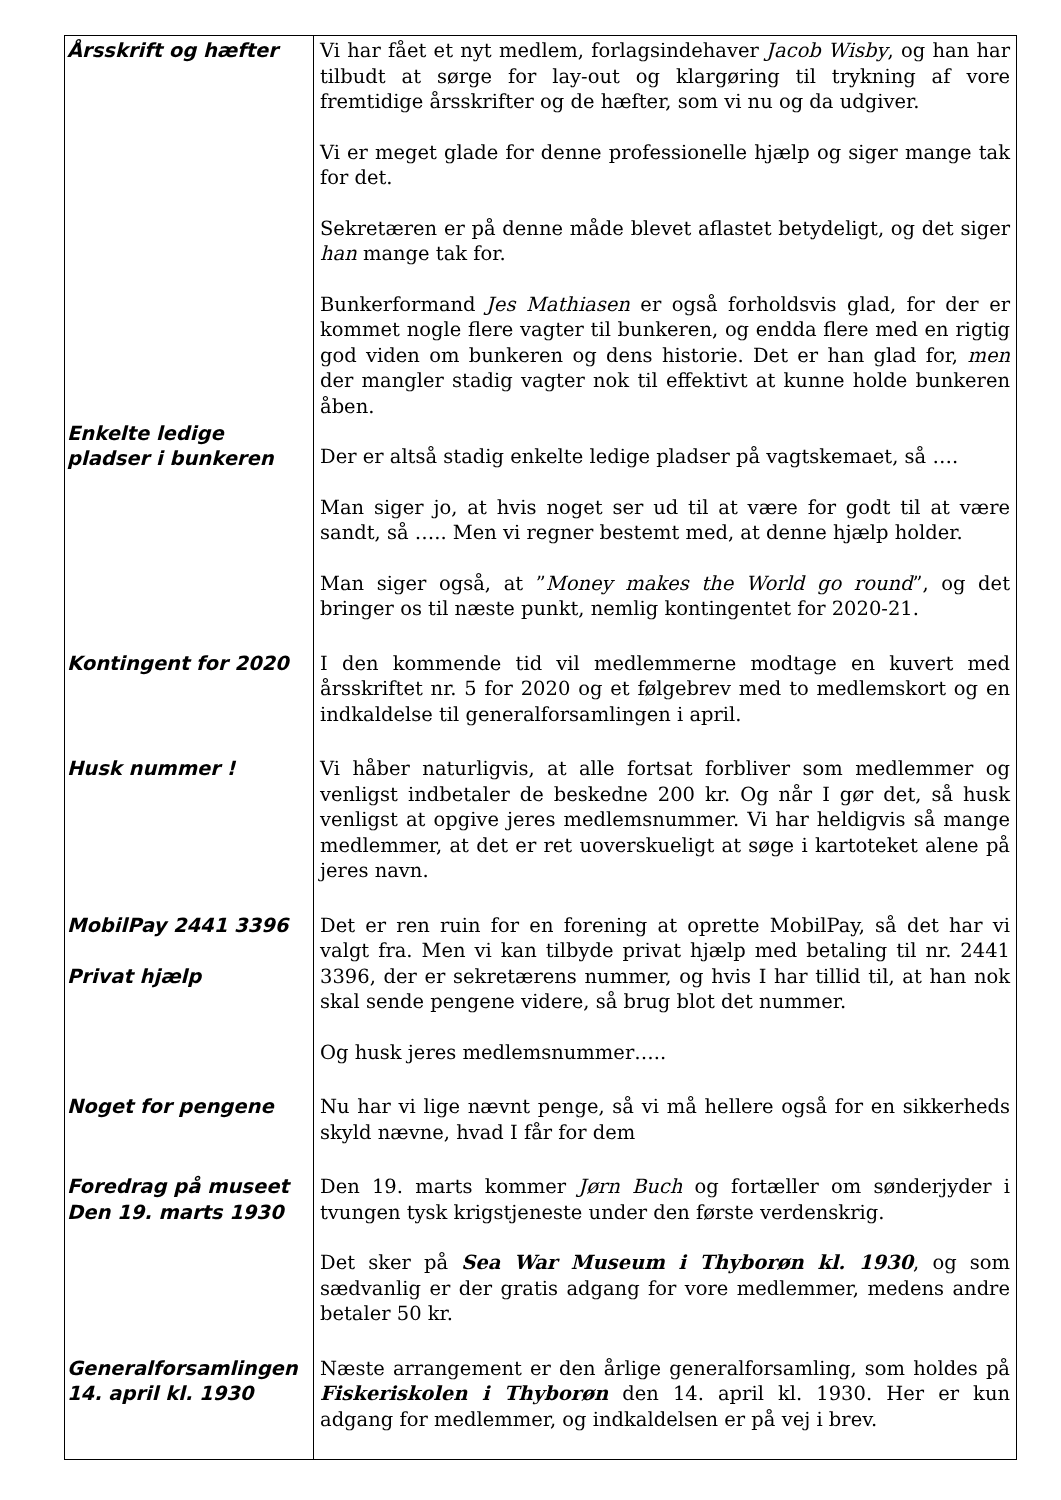| Årsskrift og hæfter Enkelte ledige pladser i bunkeren | Vi har fået et nyt medlem, forlagsindehaver Jacob Wisby , og han har tilbudt at sørge for lay-out og klargøring til trykning af vore fremtidige årsskrifter og de hæfter, som vi nu og da udgiver. Vi er meget glade for denne professionelle hjælp og siger mange tak for det. Sekretæren er på denne måde blevet aflastet betydeligt, og det siger han mange tak for. Bunkerformand Jes Mathiasen er også forholdsvis glad, for der er kommet nogle flere vagter til bunkeren, og endda flere med en rigtig god viden om bunkeren og dens historie. Det er han glad for, men der mangler stadig vagter nok til effektivt at kunne holde bunkeren åben. Der er altså stadig enkelte ledige pladser på vagtskemaet, så …. Man siger jo, at hvis noget ser ud til at være for godt til at være sandt, så ….. Men vi regner bestemt med, at denne hjælp holder. Man siger også, at ” Money makes the World go round ”, og det bringer os til næste punkt, nemlig kontingentet for 2020-21. |
| Kontingent for 2020 | I den kommende tid vil medlemmerne modtage en kuvert med årsskriftet nr. 5 for 2020 og et følgebrev med to medlemskort og en indkaldelse til generalforsamlingen i april. |
| Husk nummer ! | Vi håber naturligvis, at alle fortsat forbliver som medlemmer og venligst indbetaler de beskedne 200 kr. Og når I gør det, så husk venligst at opgive jeres medlemsnummer. Vi har heldigvis så mange medlemmer, at det er ret uoverskueligt at søge i kartoteket alene på jeres navn. |
| MobilPay 2441 3396 Privat hjælp | Det er ren ruin for en forening at oprette MobilPay, så det har vi valgt fra. Men vi kan tilbyde privat hjælp med betaling til nr. 2441 3396, der er sekretærens nummer, og hvis I har tillid til, at han nok skal sende pengene videre, så brug blot det nummer. Og husk jeres medlemsnummer….. |
| Noget for pengene | Nu har vi lige nævnt penge, så vi må hellere også for en sikkerheds skyld nævne, hvad I får for dem |
| Foredrag på museet Den 19. marts 1930 | Den 19. marts kommer Jørn Buch og fortæller om sønderjyder i tvungen tysk krigstjeneste under den første verdenskrig. Det sker på Sea War Museum i Thyborøn kl. 1930 , og som sædvanlig er der gratis adgang for vore medlemmer, medens andre betaler 50 kr. |
| Generalforsamlingen 14. april kl. 1930 | Næste arrangement er den årlige generalforsamling, som holdes på Fiskeriskolen i Thyborøn den 14. april kl. 1930. Her er kun adgang for medlemmer, og indkaldelsen er på vej i brev. |